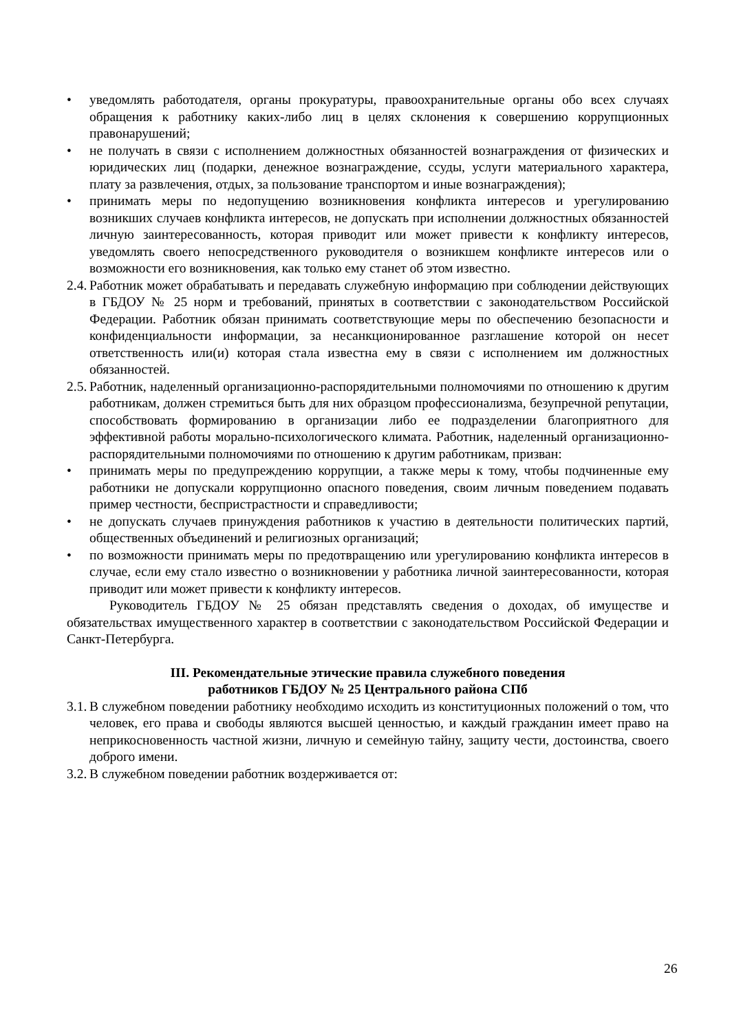• уведомлять работодателя, органы прокуратуры, правоохранительные органы обо всех случаях обращения к работнику каких-либо лиц в целях склонения к совершению коррупционных правонарушений;
• не получать в связи с исполнением должностных обязанностей вознаграждения от физических и юридических лиц (подарки, денежное вознаграждение, ссуды, услуги материального характера, плату за развлечения, отдых, за пользование транспортом и иные вознаграждения);
• принимать меры по недопущению возникновения конфликта интересов и урегулированию возникших случаев конфликта интересов, не допускать при исполнении должностных обязанностей личную заинтересованность, которая приводит или может привести к конфликту интересов, уведомлять своего непосредственного руководителя о возникшем конфликте интересов или о возможности его возникновения, как только ему станет об этом известно.
2.4.
Работник может обрабатывать и передавать служебную информацию при соблюдении действующих в ГБДОУ № 25 норм и требований, принятых в соответствии с законодательством Российской Федерации. Работник обязан принимать соответствующие меры по обеспечению безопасности и конфиденциальности информации, за несанкционированное разглашение которой он несет ответственность или(и) которая стала известна ему в связи с исполнением им должностных обязанностей.
2.5.
Работник, наделенный организационно-распорядительными полномочиями по отношению к другим работникам, должен стремиться быть для них образцом профессионализма, безупречной репутации, способствовать формированию в организации либо ее подразделении благоприятного для эффективной работы морально-психологического климата. Работник, наделенный организационно-распорядительными полномочиями по отношению к другим работникам, призван:
• принимать меры по предупреждению коррупции, а также меры к тому, чтобы подчиненные ему работники не допускали коррупционно опасного поведения, своим личным поведением подавать пример честности, беспристрастности и справедливости;
• не допускать случаев принуждения работников к участию в деятельности политических партий, общественных объединений и религиозных организаций;
• по возможности принимать меры по предотвращению или урегулированию конфликта интересов в случае, если ему стало известно о возникновении у работника личной заинтересованности, которая приводит или может привести к конфликту интересов.
Руководитель ГБДОУ № 25 обязан представлять сведения о доходах, об имуществе и обязательствах имущественного характер в соответствии с законодательством Российской Федерации и Санкт-Петербурга.
III. Рекомендательные этические правила служебного поведения
работников ГБДОУ № 25 Центрального района СПб
3.1.
В служебном поведении работнику необходимо исходить из конституционных положений о том, что человек, его права и свободы являются высшей ценностью, и каждый гражданин имеет право на неприкосновенность частной жизни, личную и семейную тайну, защиту чести, достоинства, своего доброго имени.
3.2.
В служебном поведении работник воздерживается от:
26